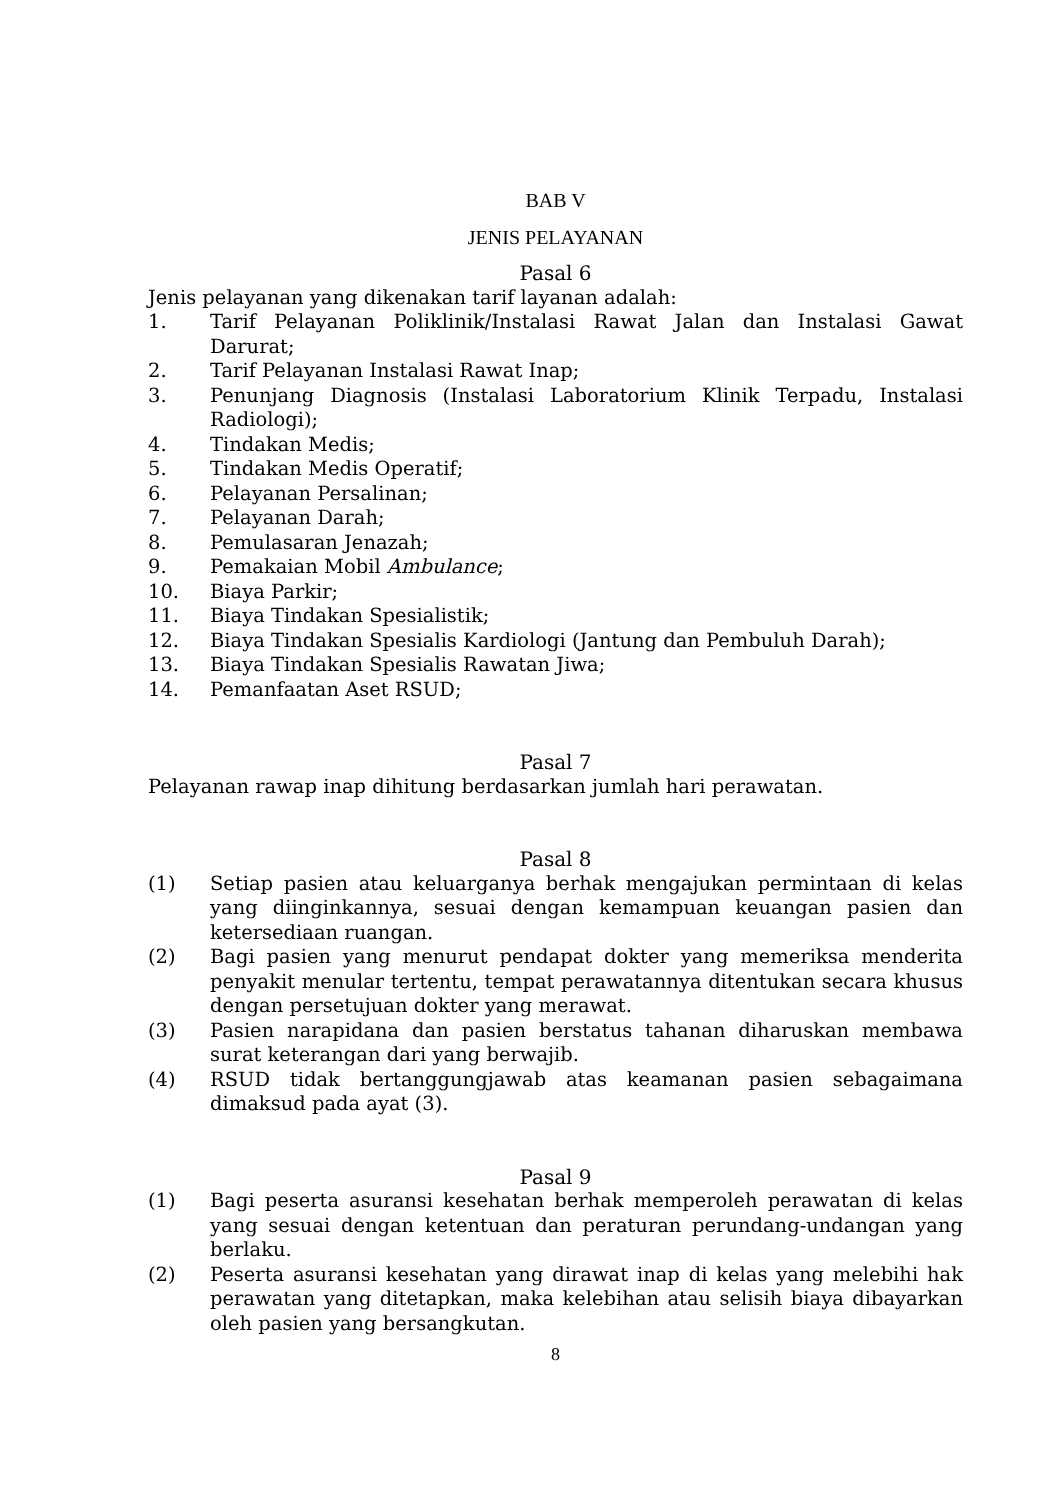BAB V
JENIS PELAYANAN
Pasal 6
Jenis pelayanan yang dikenakan tarif layanan adalah:
1. Tarif Pelayanan Poliklinik/Instalasi Rawat Jalan dan Instalasi Gawat Darurat;
2. Tarif Pelayanan Instalasi Rawat Inap;
3. Penunjang Diagnosis (Instalasi Laboratorium Klinik Terpadu, Instalasi Radiologi);
4. Tindakan Medis;
5. Tindakan Medis Operatif;
6. Pelayanan Persalinan;
7. Pelayanan Darah;
8. Pemulasaran Jenazah;
9. Pemakaian Mobil Ambulance;
10. Biaya Parkir;
11. Biaya Tindakan Spesialistik;
12. Biaya Tindakan Spesialis Kardiologi (Jantung dan Pembuluh Darah);
13. Biaya Tindakan Spesialis Rawatan Jiwa;
14. Pemanfaatan Aset RSUD;
Pasal 7
Pelayanan rawap inap dihitung berdasarkan jumlah hari perawatan.
Pasal 8
(1) Setiap pasien atau keluarganya berhak mengajukan permintaan di kelas yang diinginkannya, sesuai dengan kemampuan keuangan pasien dan ketersediaan ruangan.
(2) Bagi pasien yang menurut pendapat dokter yang memeriksa menderita penyakit menular tertentu, tempat perawatannya ditentukan secara khusus dengan persetujuan dokter yang merawat.
(3) Pasien narapidana dan pasien berstatus tahanan diharuskan membawa surat keterangan dari yang berwajib.
(4) RSUD tidak bertanggungjawab atas keamanan pasien sebagaimana dimaksud pada ayat (3).
Pasal 9
(1) Bagi peserta asuransi kesehatan berhak memperoleh perawatan di kelas yang sesuai dengan ketentuan dan peraturan perundang-undangan yang berlaku.
(2) Peserta asuransi kesehatan yang dirawat inap di kelas yang melebihi hak perawatan yang ditetapkan, maka kelebihan atau selisih biaya dibayarkan oleh pasien yang bersangkutan.
8